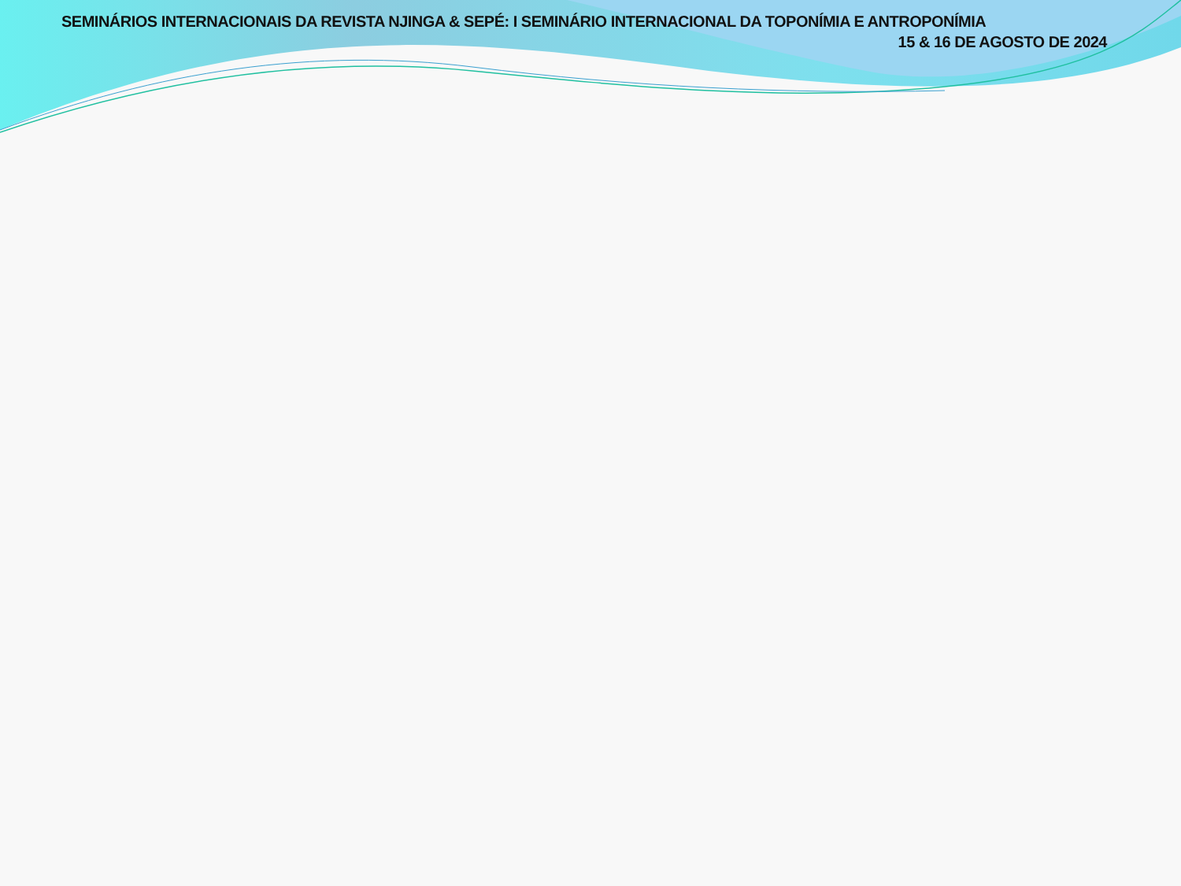SEMINÁRIOS INTERNACIONAIS DA REVISTA NJINGA & SEPÉ: I SEMINÁRIO INTERNACIONAL DA TOPONÍMIA E ANTROPONÍMIA
15 & 16 DE AGOSTO DE 2024